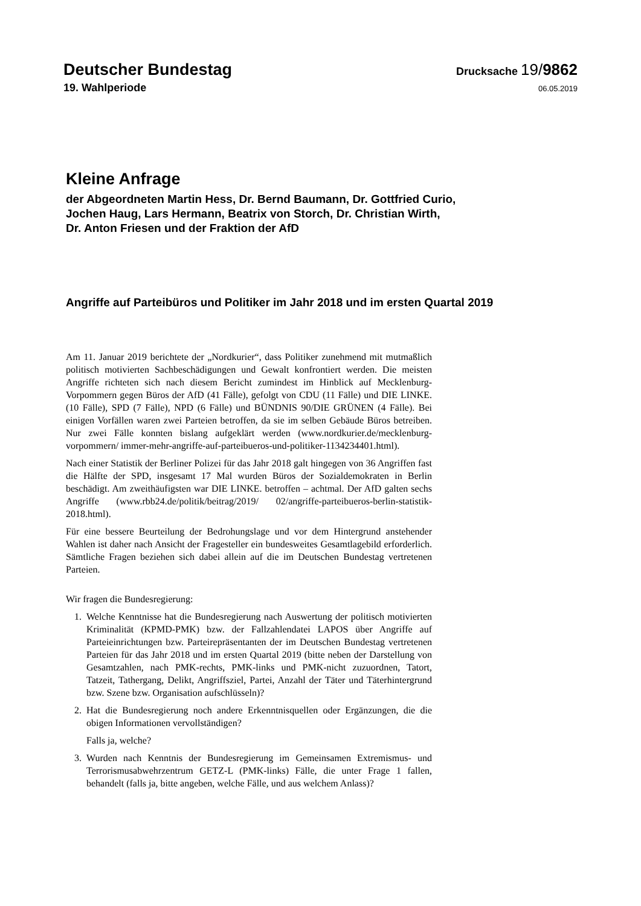Deutscher Bundestag
Drucksache 19/9862
19. Wahlperiode
06.05.2019
Kleine Anfrage
der Abgeordneten Martin Hess, Dr. Bernd Baumann, Dr. Gottfried Curio,
Jochen Haug, Lars Hermann, Beatrix von Storch, Dr. Christian Wirth,
Dr. Anton Friesen und der Fraktion der AfD
Angriffe auf Parteibüros und Politiker im Jahr 2018 und im ersten Quartal 2019
Am 11. Januar 2019 berichtete der „Nordkurier“, dass Politiker zunehmend mit mutmaßlich politisch motivierten Sachbeschädigungen und Gewalt konfrontiert werden. Die meisten Angriffe richteten sich nach diesem Bericht zumindest im Hinblick auf Mecklenburg-Vorpommern gegen Büros der AfD (41 Fälle), gefolgt von CDU (11 Fälle) und DIE LINKE. (10 Fälle), SPD (7 Fälle), NPD (6 Fälle) und BÜNDNIS 90/DIE GRÜNEN (4 Fälle). Bei einigen Vorfällen waren zwei Parteien betroffen, da sie im selben Gebäude Büros betreiben. Nur zwei Fälle konnten bislang aufgeklärt werden (www.nordkurier.de/mecklenburg-vorpommern/ immer-mehr-angriffe-auf-parteibueros-und-politiker-1134234401.html).
Nach einer Statistik der Berliner Polizei für das Jahr 2018 galt hingegen von 36 Angriffen fast die Hälfte der SPD, insgesamt 17 Mal wurden Büros der Sozialdemokraten in Berlin beschädigt. Am zweithäufigsten war DIE LINKE. betroffen – achtmal. Der AfD galten sechs Angriffe (www.rbb24.de/politik/beitrag/2019/ 02/angriffe-parteibueros-berlin-statistik-2018.html).
Für eine bessere Beurteilung der Bedrohungslage und vor dem Hintergrund anstehender Wahlen ist daher nach Ansicht der Fragesteller ein bundesweites Gesamtlagebild erforderlich. Sämtliche Fragen beziehen sich dabei allein auf die im Deutschen Bundestag vertretenen Parteien.
Wir fragen die Bundesregierung:
1. Welche Kenntnisse hat die Bundesregierung nach Auswertung der politisch motivierten Kriminalität (KPMD-PMK) bzw. der Fallzahlendatei LAPOS über Angriffe auf Parteieinrichtungen bzw. Parteirepräsentanten der im Deutschen Bundestag vertretenen Parteien für das Jahr 2018 und im ersten Quartal 2019 (bitte neben der Darstellung von Gesamtzahlen, nach PMK-rechts, PMK-links und PMK-nicht zuzuordnen, Tatort, Tatzeit, Tathergang, Delikt, Angriffsziel, Partei, Anzahl der Täter und Täterhintergrund bzw. Szene bzw. Organisation aufschlüsseln)?
2. Hat die Bundesregierung noch andere Erkenntnisquellen oder Ergänzungen, die die obigen Informationen vervollständigen?
Falls ja, welche?
3. Wurden nach Kenntnis der Bundesregierung im Gemeinsamen Extremismus- und Terrorismusabwehrzentrum GETZ-L (PMK-links) Fälle, die unter Frage 1 fallen, behandelt (falls ja, bitte angeben, welche Fälle, und aus welchem Anlass)?